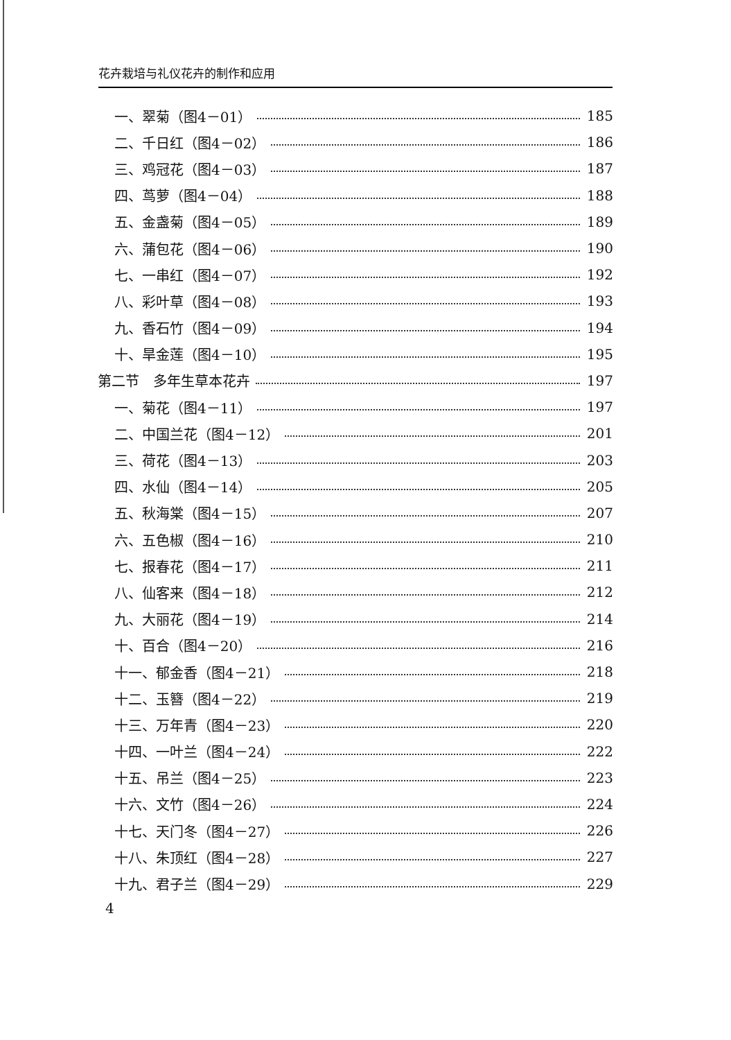花卉栽培与礼仪花卉的制作和应用
一、翠菊（图4－01） 185
二、千日红（图4－02） 186
三、鸡冠花（图4－03） 187
四、茑萝（图4－04） 188
五、金盏菊（图4－05） 189
六、蒲包花（图4－06） 190
七、一串红（图4－07） 192
八、彩叶草（图4－08） 193
九、香石竹（图4－09） 194
十、旱金莲（图4－10） 195
第二节　多年生草本花卉 197
一、菊花（图4－11） 197
二、中国兰花（图4－12） 201
三、荷花（图4－13） 203
四、水仙（图4－14） 205
五、秋海棠（图4－15） 207
六、五色椒（图4－16） 210
七、报春花（图4－17） 211
八、仙客来（图4－18） 212
九、大丽花（图4－19） 214
十、百合（图4－20） 216
十一、郁金香（图4－21） 218
十二、玉簪（图4－22） 219
十三、万年青（图4－23） 220
十四、一叶兰（图4－24） 222
十五、吊兰（图4－25） 223
十六、文竹（图4－26） 224
十七、天门冬（图4－27） 226
十八、朱顶红（图4－28） 227
十九、君子兰（图4－29） 229
4